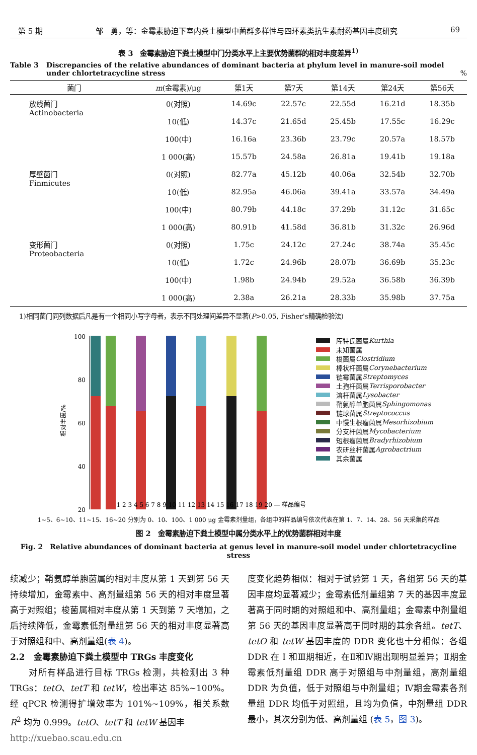第 5 期 邹　勇，等：金霉素胁迫下室内粪土模型中菌群多样性与四环素类抗生素耐药基因丰度研究 69
表 3　金霉素胁迫下粪土模型中门分类水平上主要优势菌群的相对丰度差异<sup>1)</sup>
Table 3 Discrepancies of the relative abundances of dominant bacteria at phylum level in manure-soil model under chlortetracycline stress%
| 菌门 | m (金霉素)/μg | 第1天 | 第7天 | 第14天 | 第24天 | 第56天 |
| --- | --- | --- | --- | --- | --- | --- |
| 放线菌门 Actinobacteria | 0(对照) | 14.69c | 22.57c | 22.55d | 16.21d | 18.35b |
| | 10(低) | 14.37c | 21.65d | 25.45b | 17.55c | 16.29c |
| | 100(中) | 16.16a | 23.36b | 23.79c | 20.57a | 18.57b |
| | 1 000(高) | 15.57b | 24.58a | 26.81a | 19.41b | 19.18a |
| 厚壁菌门 Finmicutes | 0(对照) | 82.77a | 45.12b | 40.06a | 32.54b | 32.70b |
| | 10(低) | 82.95a | 46.06a | 39.41a | 33.57a | 34.49a |
| | 100(中) | 80.79b | 44.18c | 37.29b | 31.12c | 31.65c |
| | 1 000(高) | 80.91b | 41.58d | 36.81b | 31.32c | 26.96d |
| 变形菌门 Proteobacteria | 0(对照) | 1.75c | 24.12c | 27.24c | 38.74a | 35.45c |
| | 10(低) | 1.72c | 24.96b | 28.07b | 36.69b | 35.23c |
| | 100(中) | 1.98b | 24.94b | 29.52a | 36.58b | 36.39b |
| | 1 000(高) | 2.38a | 26.21a | 28.33b | 35.98b | 37.75a |
1)相同菌门同列数据后凡是有一个相同小写字母者，表示不同处理间差异不显著(P>0.05, Fisher's精确检验法)
相对丰度/%
100
80
60
40
20
1 2 3 4 5 6 7 8 9 10 11 12 13 14 15 16 17 18 19 20 — 样品编号
库特氏菌属 Kurthia
未知菌属
梭菌属 Clostridium
棒状杆菌属 Corynebacterium
链霉菌属 Streptomyces
土孢杆菌属 Terrisporobacter
溶杆菌属 Lysobacter
鞘氨醇单胞菌属 Sphingomonas
链球菌属 Streptococcus
中慢生根瘤菌属 Mesorhizobium
分支杆菌属 Mycobacterium
短根瘤菌属 Bradyrhizobium
农研丝杆菌属 Agrobactrium
其余菌属
1~5、6~10、11~15、16~20 分别为 0、10、100、1 000 μg 金霉素剂量组，各组中的样品编号依次代表在第 1、7、14、28、56 天采集的样品
图 2　金霉素胁迫下粪土模型中属分类水平上的优势菌群相对丰度
Fig. 2　Relative abundances of dominant bacteria at genus level in manure-soil model under chlortetracycline stress
续减少；鞘氨醇单胞菌属的相对丰度从第 1 天到第 56 天持续增加，金霉素中、高剂量组第 56 天的相对丰度显著高于对照组；梭菌属相对丰度从第 1 天到第 7 天增加，之后持续降低，金霉素低剂量组第 56 天的相对丰度显著高于对照组和中、高剂量组(表 4)。
2.2　金霉素胁迫下粪土模型中 TRGs 丰度变化
　　对所有样品进行目标 TRGs 检测，共检测出 3 种 TRGs：tetO、tetT 和 tetW，检出率达 85%~100%。经 qPCR 检测得扩增效率为 101%~109%，相关系数 R<sup>2</sup> 均为 0.999。tetO、tetT 和 tetW 基因丰
http://xuebao.scau.edu.cn
度变化趋势相似：相对于试验第 1 天，各组第 56 天的基因丰度均显著减少；金霉素低剂量组第 7 天的基因丰度显著高于同时期的对照组和中、高剂量组；金霉素中剂量组第 56 天的基因丰度显著高于同时期的其余各组。tetT、tetO 和 tetW 基因丰度的 DDR 变化也十分相似：各组 DDR 在 Ⅰ 和Ⅲ期相近，在Ⅱ和Ⅳ期出现明显差异；Ⅱ期金霉素低剂量组 DDR 高于对照组与中剂量组，高剂量组 DDR 为负值，低于对照组与中剂量组；Ⅳ期金霉素各剂量组 DDR 均低于对照组，且均为负值，中剂量组 DDR 最小，其次分别为低、高剂量组 (表 5，图 3)。